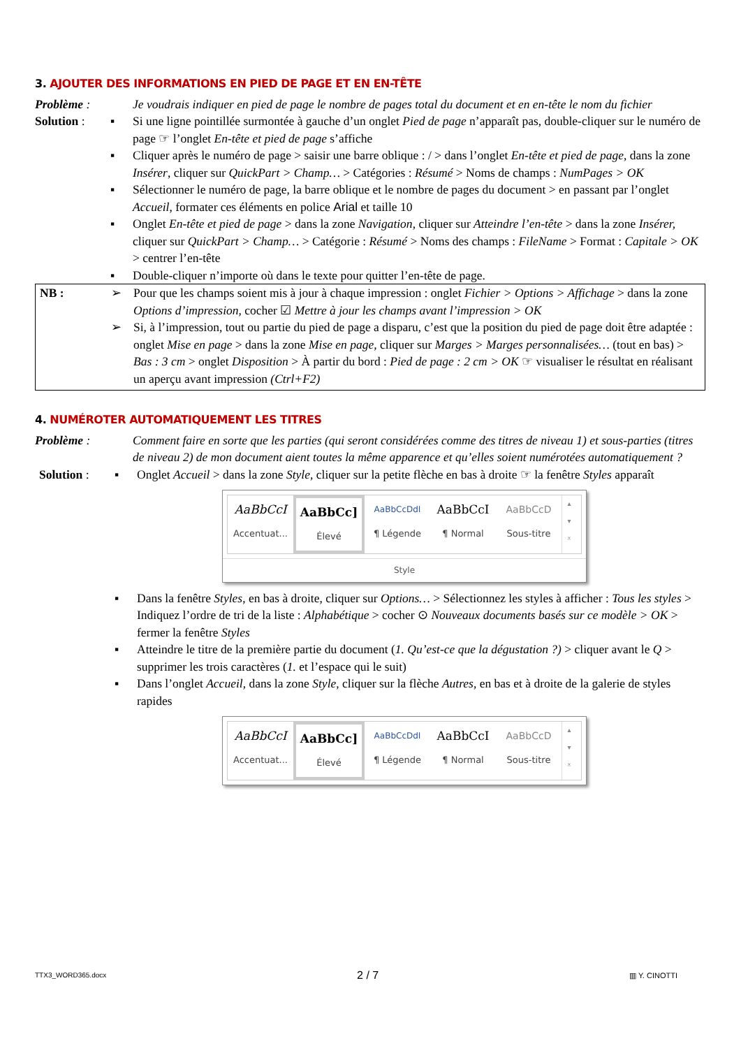3. AJOUTER DES INFORMATIONS EN PIED DE PAGE ET EN EN-TÊTE
Problème : Je voudrais indiquer en pied de page le nombre de pages total du document et en en-tête le nom du fichier
Solution :
▪ Si une ligne pointillée surmontée à gauche d’un onglet Pied de page n’apparaît pas, double-cliquer sur le numéro de page ☞ l’onglet En-tête et pied de page s’affiche
▪ Cliquer après le numéro de page > saisir une barre oblique : / > dans l’onglet En-tête et pied de page, dans la zone Insérer, cliquer sur QuickPart > Champ… > Catégories : Résumé > Noms de champs : NumPages > OK
▪ Sélectionner le numéro de page, la barre oblique et le nombre de pages du document > en passant par l’onglet Accueil, formater ces éléments en police Arial et taille 10
▪ Onglet En-tête et pied de page > dans la zone Navigation, cliquer sur Atteindre l’en-tête > dans la zone Insérer, cliquer sur QuickPart > Champ… > Catégorie : Résumé > Noms des champs : FileName > Format : Capitale > OK > centrer l’en-tête
▪ Double-cliquer n’importe où dans le texte pour quitter l’en-tête de page.
NB :
➢ Pour que les champs soient mis à jour à chaque impression : onglet Fichier > Options > Affichage > dans la zone Options d’impression, cocher ☑ Mettre à jour les champs avant l’impression > OK
➢ Si, à l’impression, tout ou partie du pied de page a disparu, c’est que la position du pied de page doit être adaptée : onglet Mise en page > dans la zone Mise en page, cliquer sur Marges > Marges personnalisées… (tout en bas) > Bas : 3 cm > onglet Disposition > À partir du bord : Pied de page : 2 cm > OK ☞ visualiser le résultat en réalisant un aperçu avant impression (Ctrl+F2)
4. NUMÉROTER AUTOMATIQUEMENT LES TITRES
Problème : Comment faire en sorte que les parties (qui seront considérées comme des titres de niveau 1) et sous-parties (titres de niveau 2) de mon document aient toutes la même apparence et qu’elles soient numérotées automatiquement ?
Solution :
▪ Onglet Accueil > dans la zone Style, cliquer sur la petite flèche en bas à droite ☞ la fenêtre Styles apparaît
AaBbCcI
Accentuat...
AaBbCc]
Élevé
AaBbCcDdI
¶ Légende
AaBbCcI
¶ Normal
AaBbCcD
Sous-titre
▴
▾
⩡
Style
▪ Dans la fenêtre Styles, en bas à droite, cliquer sur Options… > Sélectionnez les styles à afficher : Tous les styles > Indiquez l’ordre de tri de la liste : Alphabétique > cocher ⊙ Nouveaux documents basés sur ce modèle > OK > fermer la fenêtre Styles
▪ Atteindre le titre de la première partie du document (1. Qu’est-ce que la dégustation ?) > cliquer avant le Q > supprimer les trois caractères (1. et l’espace qui le suit)
▪ Dans l’onglet Accueil, dans la zone Style, cliquer sur la flèche Autres, en bas et à droite de la galerie de styles rapides
AaBbCcI
Accentuat...
AaBbCc]
Élevé
AaBbCcDdI
¶ Légende
AaBbCcI
¶ Normal
AaBbCcD
Sous-titre
▴
▾
⩡
TTX3_WORD365.docx 2 / 7 ▥ Y. CINOTTI